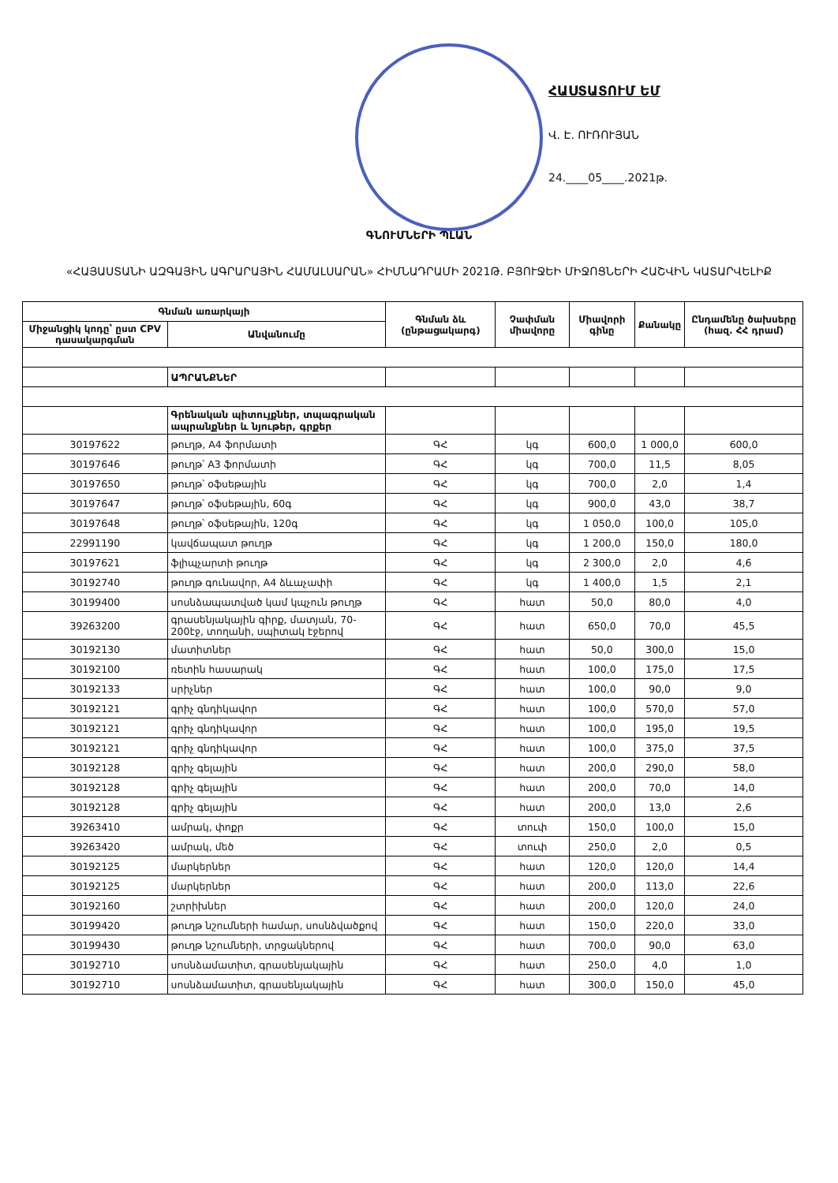ՀԱՍՏԱՏՈՒՄ ԵՄ
Վ. Է. ՈՒՌՈՒՅԱՆ
24.____05____.2021թ.
ԳՆՈՒՄՆԵՐԻ ՊԼԱՆ
«ՀԱՅԱՍՏԱՆԻ ԱԶԳԱՅԻՆ ԱԳՐԱՐԱՅԻՆ ՀԱՄԱԼՍԱՐԱՆ» ՀԻՄՆԱԴՐԱՄԻ 2021Թ. ԲՅՈՒՋԵԻ ՄԻՋՈՑՆԵՐԻ ՀԱՇՎԻՆ ԿԱՏԱՐՎԵԼԻՔ
| Գնման առարկայի | | Գնման ձև (ընթացակարգ) | Չափման միավորը | Միավորի գինը | Քանակը | Ընդամենը ծախսերը (հազ. ՀՀ դրամ) |
| --- | --- | --- | --- | --- | --- | --- |
| Միջանցիկ կոդը՝ ըստ CPV դասակարգման | Անվանումը | | | | | |
| | ԱՊՐԱՆՔՆԵՐ | | | | | |
| | Գրենական պիտույքներ, տպագրական ապրանքներ և նյութեր, գրքեր | | | | | |
| 30197622 | թուղթ, A4 ֆորմատի | ԳՀ | կգ | 600,0 | 1 000,0 | 600,0 |
| 30197646 | թուղթ՝ A3 ֆորմատի | ԳՀ | կգ | 700,0 | 11,5 | 8,05 |
| 30197650 | թուղթ՝ օֆսեթային | ԳՀ | կգ | 700,0 | 2,0 | 1,4 |
| 30197647 | թուղթ՝ օֆսեթային, 60գ | ԳՀ | կգ | 900,0 | 43,0 | 38,7 |
| 30197648 | թուղթ՝ օֆսեթային, 120գ | ԳՀ | կգ | 1 050,0 | 100,0 | 105,0 |
| 22991190 | կավճապատ թուղթ | ԳՀ | կգ | 1 200,0 | 150,0 | 180,0 |
| 30197621 | ֆլիպչարտի թուղթ | ԳՀ | կգ | 2 300,0 | 2,0 | 4,6 |
| 30192740 | թուղթ գունավոր, A4 ձևաչափի | ԳՀ | կգ | 1 400,0 | 1,5 | 2,1 |
| 30199400 | սոսնձապատված կամ կպչուն թուղթ | ԳՀ | հատ | 50,0 | 80,0 | 4,0 |
| 39263200 | գրասենյակային գիրք, մատյան, 70-200էջ, տողանի, սպիտակ էջերով | ԳՀ | հատ | 650,0 | 70,0 | 45,5 |
| 30192130 | մատիտներ | ԳՀ | հատ | 50,0 | 300,0 | 15,0 |
| 30192100 | ռետին հասարակ | ԳՀ | հատ | 100,0 | 175,0 | 17,5 |
| 30192133 | սրիչներ | ԳՀ | հատ | 100,0 | 90,0 | 9,0 |
| 30192121 | գրիչ գնդիկավոր | ԳՀ | հատ | 100,0 | 570,0 | 57,0 |
| 30192121 | գրիչ գնդիկավոր | ԳՀ | հատ | 100,0 | 195,0 | 19,5 |
| 30192121 | գրիչ գնդիկավոր | ԳՀ | հատ | 100,0 | 375,0 | 37,5 |
| 30192128 | գրիչ գելային | ԳՀ | հատ | 200,0 | 290,0 | 58,0 |
| 30192128 | գրիչ գելային | ԳՀ | հատ | 200,0 | 70,0 | 14,0 |
| 30192128 | գրիչ գելային | ԳՀ | հատ | 200,0 | 13,0 | 2,6 |
| 39263410 | ամրակ, փոքր | ԳՀ | տուփ | 150,0 | 100,0 | 15,0 |
| 39263420 | ամրակ, մեծ | ԳՀ | տուփ | 250,0 | 2,0 | 0,5 |
| 30192125 | մարկերներ | ԳՀ | հատ | 120,0 | 120,0 | 14,4 |
| 30192125 | մարկերներ | ԳՀ | հատ | 200,0 | 113,0 | 22,6 |
| 30192160 | շտրիխներ | ԳՀ | հատ | 200,0 | 120,0 | 24,0 |
| 30199420 | թուղթ նշումների համար, սոսնձվածքով | ԳՀ | հատ | 150,0 | 220,0 | 33,0 |
| 30199430 | թուղթ նշումների, տրցակներով | ԳՀ | հատ | 700,0 | 90,0 | 63,0 |
| 30192710 | սոսնձամատիտ, գրասենյակային | ԳՀ | հատ | 250,0 | 4,0 | 1,0 |
| 30192710 | սոսնձամատիտ, գրասենյակային | ԳՀ | հատ | 300,0 | 150,0 | 45,0 |